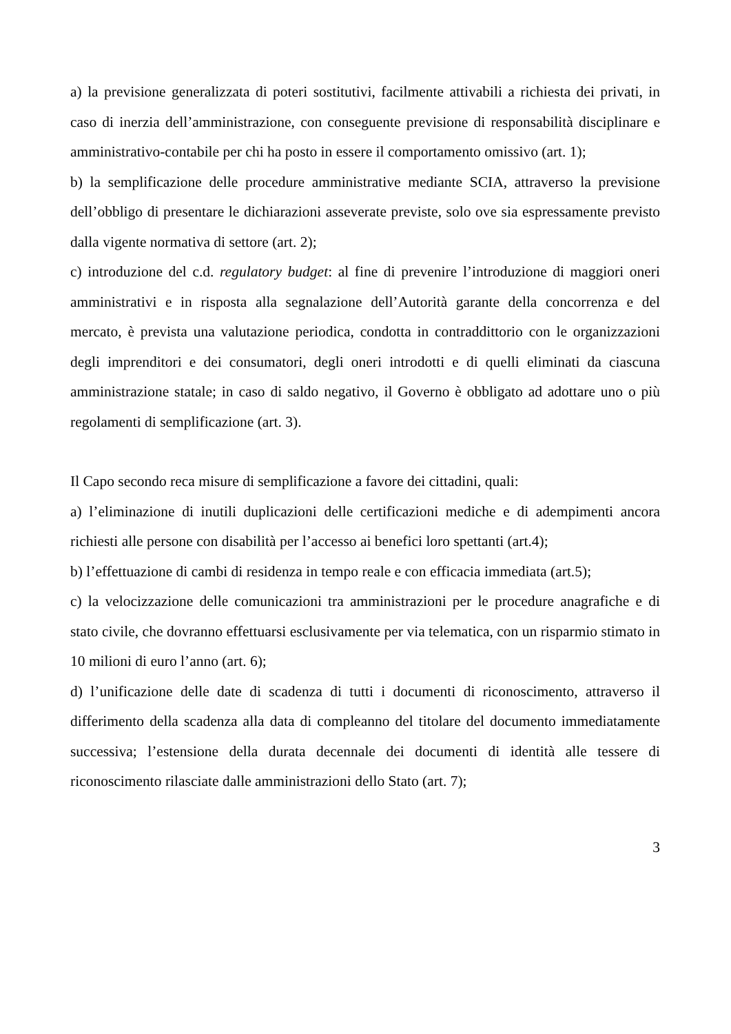a) la previsione generalizzata di poteri sostitutivi, facilmente attivabili a richiesta dei privati, in caso di inerzia dell’amministrazione, con conseguente previsione di responsabilità disciplinare e amministrativo-contabile per chi ha posto in essere il comportamento omissivo (art. 1);
b) la semplificazione delle procedure amministrative mediante SCIA, attraverso la previsione dell’obbligo di presentare le dichiarazioni asseverate previste, solo ove sia espressamente previsto dalla vigente normativa di settore (art. 2);
c) introduzione del c.d. regulatory budget: al fine di prevenire l’introduzione di maggiori oneri amministrativi e in risposta alla segnalazione dell’Autorità garante della concorrenza e del mercato, è prevista una valutazione periodica, condotta in contraddittorio con le organizzazioni degli imprenditori e dei consumatori, degli oneri introdotti e di quelli eliminati da ciascuna amministrazione statale; in caso di saldo negativo, il Governo è obbligato ad adottare uno o più regolamenti di semplificazione (art. 3).
Il Capo secondo reca misure di semplificazione a favore dei cittadini, quali:
a) l’eliminazione di inutili duplicazioni delle certificazioni mediche e di adempimenti ancora richiesti alle persone con disabilità per l’accesso ai benefici loro spettanti (art.4);
b) l’effettuazione di cambi di residenza in tempo reale e con efficacia immediata (art.5);
c) la velocizzazione delle comunicazioni tra amministrazioni per le procedure anagrafiche e di stato civile, che dovranno effettuarsi esclusivamente per via telematica, con un risparmio stimato in 10 milioni di euro l’anno (art. 6);
d) l’unificazione delle date di scadenza di tutti i documenti di riconoscimento, attraverso il differimento della scadenza alla data di compleanno del titolare del documento immediatamente successiva; l’estensione della durata decennale dei documenti di identità alle tessere di riconoscimento rilasciate dalle amministrazioni dello Stato (art. 7);
3